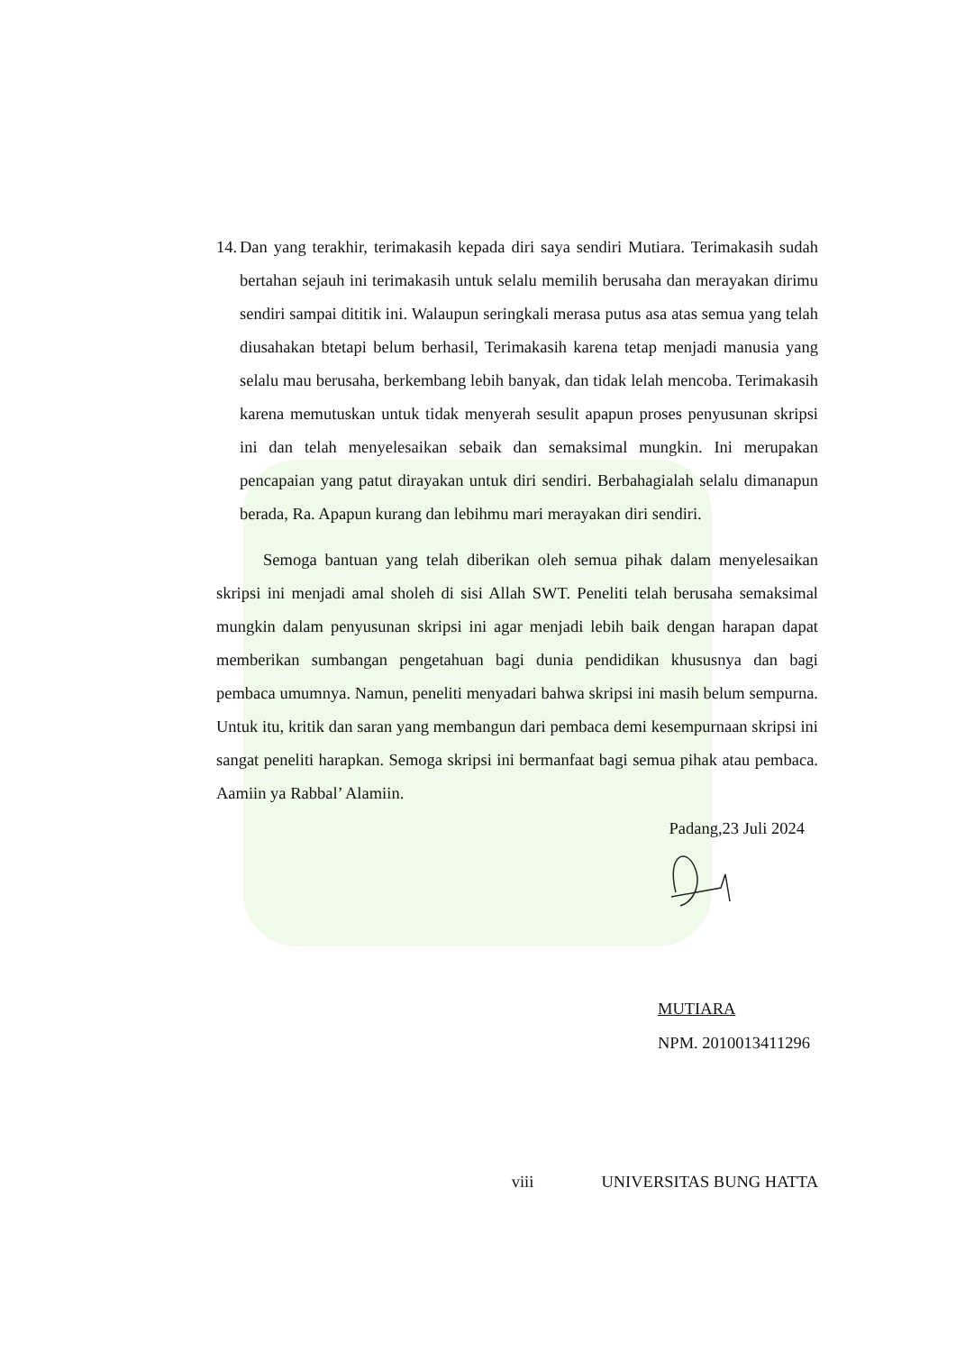14. Dan yang terakhir, terimakasih kepada diri saya sendiri Mutiara. Terimakasih sudah bertahan sejauh ini terimakasih untuk selalu memilih berusaha dan merayakan dirimu sendiri sampai dititik ini. Walaupun seringkali merasa putus asa atas semua yang telah diusahakan btetapi belum berhasil, Terimakasih karena tetap menjadi manusia yang selalu mau berusaha, berkembang lebih banyak, dan tidak lelah mencoba. Terimakasih karena memutuskan untuk tidak menyerah sesulit apapun proses penyusunan skripsi ini dan telah menyelesaikan sebaik dan semaksimal mungkin. Ini merupakan pencapaian yang patut dirayakan untuk diri sendiri. Berbahagialah selalu dimanapun berada, Ra. Apapun kurang dan lebihmu mari merayakan diri sendiri.
Semoga bantuan yang telah diberikan oleh semua pihak dalam menyelesaikan skripsi ini menjadi amal sholeh di sisi Allah SWT. Peneliti telah berusaha semaksimal mungkin dalam penyusunan skripsi ini agar menjadi lebih baik dengan harapan dapat memberikan sumbangan pengetahuan bagi dunia pendidikan khususnya dan bagi pembaca umumnya. Namun, peneliti menyadari bahwa skripsi ini masih belum sempurna. Untuk itu, kritik dan saran yang membangun dari pembaca demi kesempurnaan skripsi ini sangat peneliti harapkan. Semoga skripsi ini bermanfaat bagi semua pihak atau pembaca. Aamiin ya Rabbal’ Alamiin.
Padang,23 Juli 2024
MUTIARA
NPM. 2010013411296
viii UNIVERSITAS BUNG HATTA